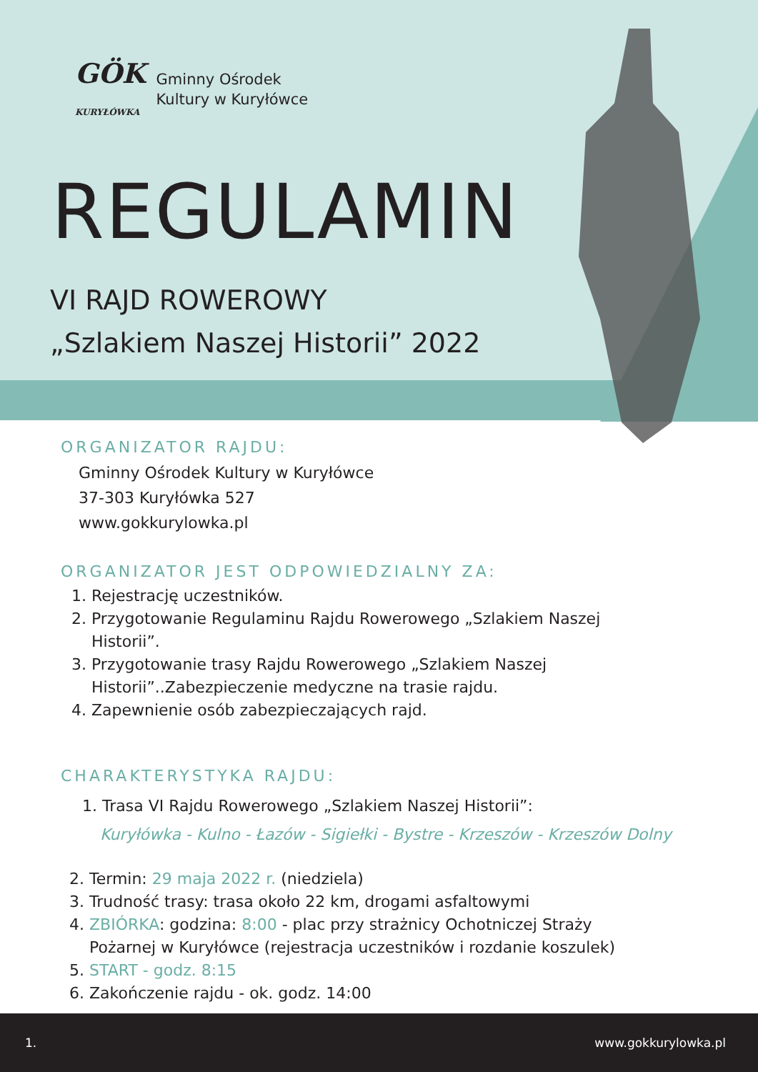GÖK
KURYŁÓWKA
Gminny Ośrodek
Kultury w Kuryłówce
REGULAMIN
VI RAJD ROWEROWY
„Szlakiem Naszej Historii” 2022
ORGANIZATOR RAJDU:
Gminny Ośrodek Kultury w Kuryłówce
37-303 Kuryłówka 527
www.gokkurylowka.pl
ORGANIZATOR JEST ODPOWIEDZIALNY ZA:
1. Rejestrację uczestników.
2. Przygotowanie Regulaminu Rajdu Rowerowego „Szlakiem Naszej
Historii”.
3. Przygotowanie trasy Rajdu Rowerowego „Szlakiem Naszej
Historii”..Zabezpieczenie medyczne na trasie rajdu.
4. Zapewnienie osób zabezpieczających rajd.
CHARAKTERYSTYKA RAJDU:
1. Trasa VI Rajdu Rowerowego „Szlakiem Naszej Historii”:
Kuryłówka - Kulno - Łazów - Sigiełki - Bystre - Krzeszów - Krzeszów Dolny
2. Termin: 29 maja 2022 r. (niedziela)
3. Trudność trasy: trasa około 22 km, drogami asfaltowymi
4. ZBIÓRKA: godzina: 8:00 - plac przy strażnicy Ochotniczej Straży
Pożarnej w Kuryłówce (rejestracja uczestników i rozdanie koszulek)
5. START - godz. 8:15
6. Zakończenie rajdu - ok. godz. 14:00
1. www.gokkurylowka.pl